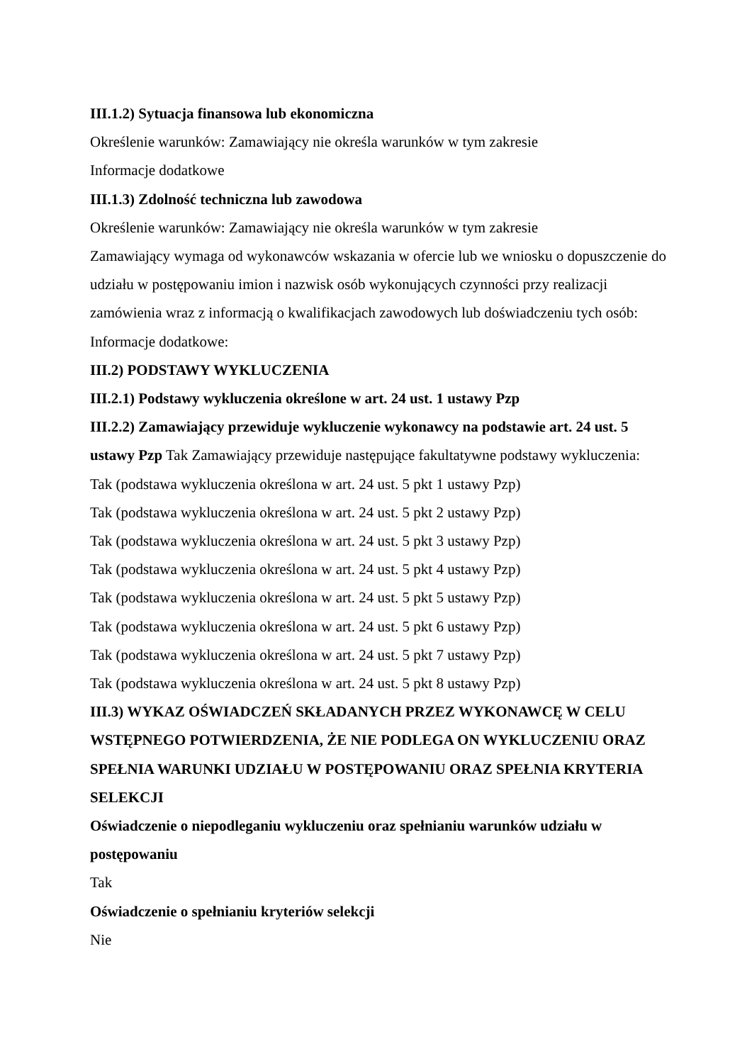III.1.2) Sytuacja finansowa lub ekonomiczna
Określenie warunków: Zamawiający nie określa warunków w tym zakresie
Informacje dodatkowe
III.1.3) Zdolność techniczna lub zawodowa
Określenie warunków: Zamawiający nie określa warunków w tym zakresie
Zamawiający wymaga od wykonawców wskazania w ofercie lub we wniosku o dopuszczenie do udziału w postępowaniu imion i nazwisk osób wykonujących czynności przy realizacji zamówienia wraz z informacją o kwalifikacjach zawodowych lub doświadczeniu tych osób:
Informacje dodatkowe:
III.2) PODSTAWY WYKLUCZENIA
III.2.1) Podstawy wykluczenia określone w art. 24 ust. 1 ustawy Pzp
III.2.2) Zamawiający przewiduje wykluczenie wykonawcy na podstawie art. 24 ust. 5 ustawy Pzp Tak Zamawiający przewiduje następujące fakultatywne podstawy wykluczenia:
Tak (podstawa wykluczenia określona w art. 24 ust. 5 pkt 1 ustawy Pzp)
Tak (podstawa wykluczenia określona w art. 24 ust. 5 pkt 2 ustawy Pzp)
Tak (podstawa wykluczenia określona w art. 24 ust. 5 pkt 3 ustawy Pzp)
Tak (podstawa wykluczenia określona w art. 24 ust. 5 pkt 4 ustawy Pzp)
Tak (podstawa wykluczenia określona w art. 24 ust. 5 pkt 5 ustawy Pzp)
Tak (podstawa wykluczenia określona w art. 24 ust. 5 pkt 6 ustawy Pzp)
Tak (podstawa wykluczenia określona w art. 24 ust. 5 pkt 7 ustawy Pzp)
Tak (podstawa wykluczenia określona w art. 24 ust. 5 pkt 8 ustawy Pzp)
III.3) WYKAZ OŚWIADCZEŃ SKŁADANYCH PRZEZ WYKONAWCĘ W CELU WSTĘPNEGO POTWIERDZENIA, ŻE NIE PODLEGA ON WYKLUCZENIU ORAZ SPEŁNIA WARUNKI UDZIAŁU W POSTĘPOWANIU ORAZ SPEŁNIA KRYTERIA SELEKCJI
Oświadczenie o niepodleganiu wykluczeniu oraz spełnianiu warunków udziału w postępowaniu
Tak
Oświadczenie o spełnianiu kryteriów selekcji
Nie